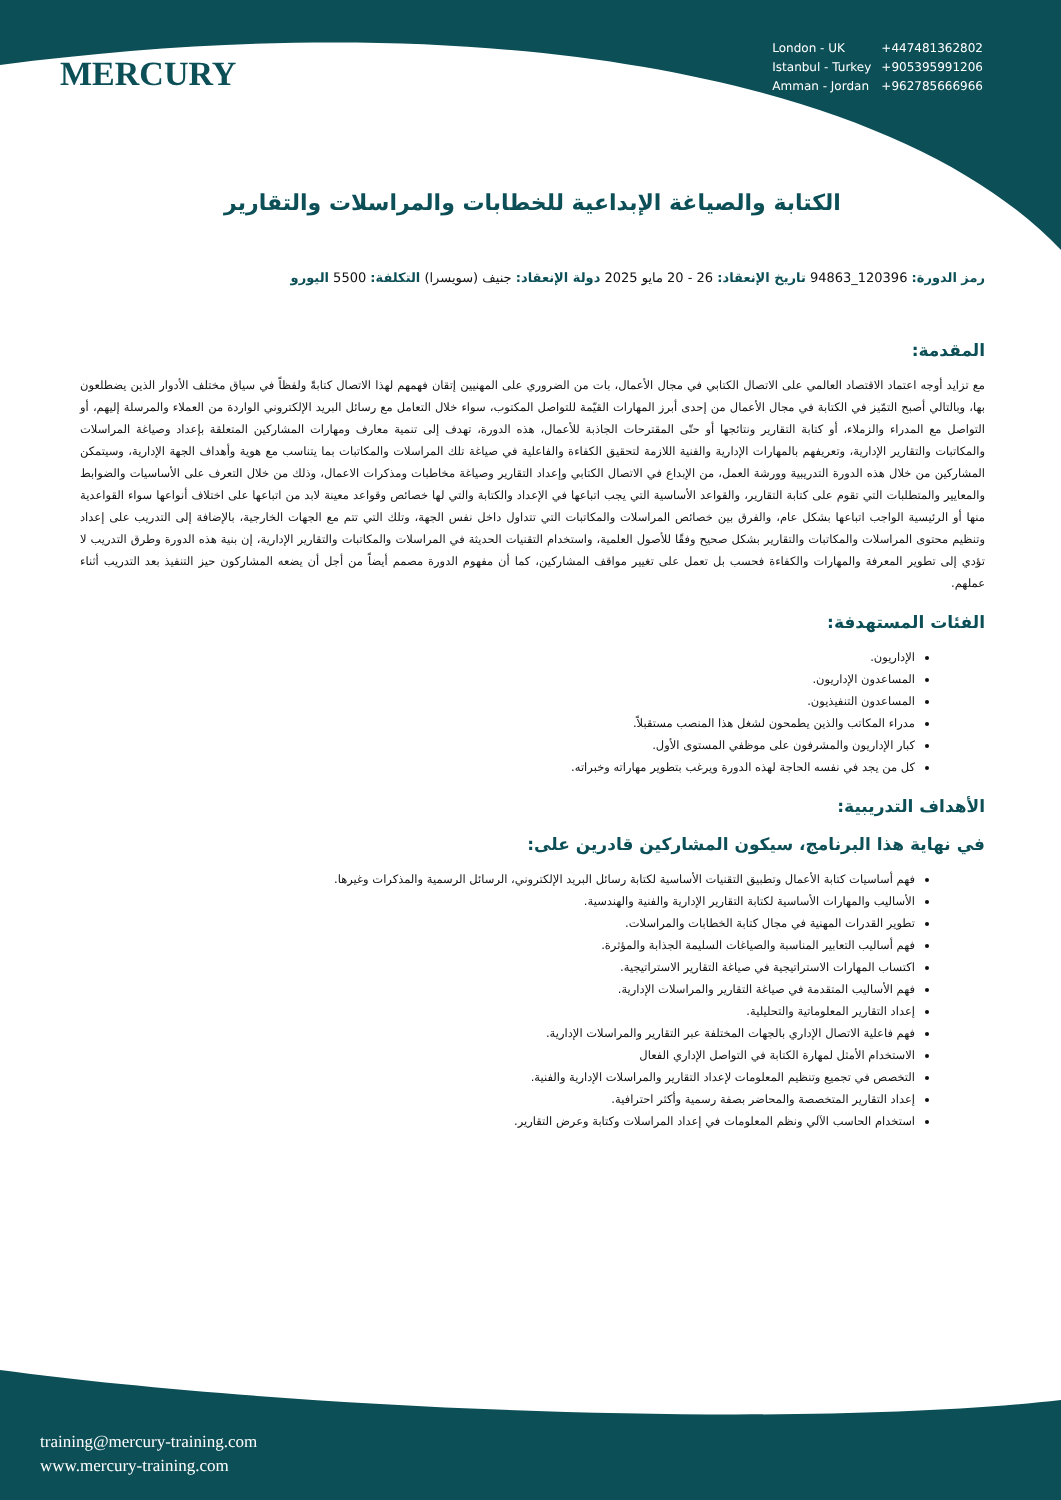MERCURY
| London - UK | +447481362802 |
| Istanbul - Turkey | +905395991206 |
| Amman - Jordan | +962785666966 |
الكتابة والصياغة الإبداعية للخطابات والمراسلات والتقارير
رمز الدورة: 120396_94863 تاريخ الإنعقاد: 26 - 20 مايو 2025 دولة الإنعقاد: جنيف (سويسرا) التكلفة: 5500 اليورو
المقدمة:
مع تزايد أوجه اعتماد الاقتصاد العالمي على الاتصال الكتابي في مجال الأعمال، بات من الضروري على المهنيين إتقان فهمهم لهذا الاتصال كتابةً ولفظاً في سياق مختلف الأدوار الذين يضطلعون بها، وبالتالي أصبح التمّيز في الكتابة في مجال الأعمال من إحدى أبرز المهارات القيّمة للتواصل المكتوب، سواء خلال التعامل مع رسائل البريد الإلكتروني الواردة من العملاء والمرسلة إليهم، أو التواصل مع المدراء والزملاء، أو كتابة التقارير ونتائجها أو حتّى المقترحات الجاذبة للأعمال، هذه الدورة، تهدف إلى تنمية معارف ومهارات المشاركين المتعلقة بإعداد وصياغة المراسلات والمكاتبات والتقارير الإدارية، وتعريفهم بالمهارات الإدارية والفنية اللازمة لتحقيق الكفاءة والفاعلية في صياغة تلك المراسلات والمكاتبات بما يتناسب مع هوية وأهداف الجهة الإدارية، وسيتمكن المشاركين من خلال هذه الدورة التدريبية وورشة العمل، من الإبداع في الاتصال الكتابي وإعداد التقارير وصياغة مخاطبات ومذكرات الاعمال، وذلك من خلال التعرف على الأساسيات والضوابط والمعايير والمتطلبات التي تقوم على كتابة التقارير، والقواعد الأساسية التي يجب اتباعها في الإعداد والكتابة والتي لها خصائص وقواعد معينة لابد من اتباعها على اختلاف أنواعها سواء القواعدية منها أو الرئيسية الواجب اتباعها بشكل عام، والفرق بين خصائص المراسلات والمكاتبات التي تتداول داخل نفس الجهة، وتلك التي تتم مع الجهات الخارجية، بالإضافة إلى التدريب على إعداد وتنظيم محتوى المراسلات والمكاتبات والتقارير بشكل صحيح وفقًا للأصول العلمية، واستخدام التقنيات الحديثة في المراسلات والمكاتبات والتقارير الإدارية، إن بنية هذه الدورة وطرق التدريب لا تؤدي إلى تطوير المعرفة والمهارات والكفاءة فحسب بل تعمل على تغيير مواقف المشاركين، كما أن مفهوم الدورة مصمم أيضاً من أجل أن يضعه المشاركون حيز التنفيذ بعد التدريب أثناء عملهم.
الفئات المستهدفة:
الإداريون.
المساعدون الإداريون.
المساعدون التنفيذيون.
مدراء المكاتب والذين يطمحون لشغل هذا المنصب مستقبلاً.
كبار الإداريون والمشرفون على موظفي المستوى الأول.
كل من يجد في نفسه الحاجة لهذه الدورة ويرغب بتطوير مهاراته وخبراته.
الأهداف التدريبية:
في نهاية هذا البرنامج، سيكون المشاركين قادرين على:
فهم أساسيات كتابة الأعمال وتطبيق التقنيات الأساسية لكتابة رسائل البريد الإلكتروني، الرسائل الرسمية والمذكرات وغيرها.
الأساليب والمهارات الأساسية لكتابة التقارير الإدارية والفنية والهندسية.
تطوير القدرات المهنية في مجال كتابة الخطابات والمراسلات.
فهم أساليب التعابير المناسبة والصياغات السليمة الجذابة والمؤثرة.
اكتساب المهارات الاستراتيجية في صياغة التقارير الاستراتيجية.
فهم الأساليب المتقدمة في صياغة التقارير والمراسلات الإدارية.
إعداد التقارير المعلوماتية والتحليلية.
فهم فاعلية الاتصال الإداري بالجهات المختلفة عبر التقارير والمراسلات الإدارية.
الاستخدام الأمثل لمهارة الكتابة في التواصل الإداري الفعال
التخصص في تجميع وتنظيم المعلومات لإعداد التقارير والمراسلات الإدارية والفنية.
إعداد التقارير المتخصصة والمحاضر بصفة رسمية وأكثر احترافية.
استخدام الحاسب الآلي ونظم المعلومات في إعداد المراسلات وكتابة وعرض التقارير.
training@mercury-training.com
www.mercury-training.com